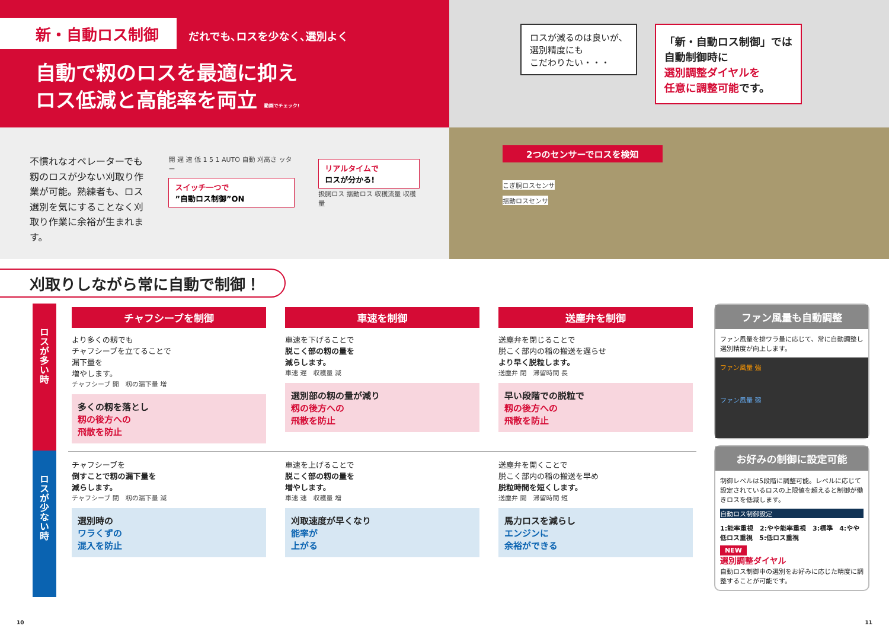新・自動ロス制御
だれでも､ロスを少なく､選別よく
自動で籾のロスを最適に抑え
ロス低減と高能率を両立 動画でチェック!
ロスが減るのは良いが、
選別精度にも
こだわりたい・・・
「新・自動ロス制御」では
自動制御時に
選別調整ダイヤルを
任意に調整可能です。
不慣れなオペレーターでも籾のロスが少ない刈取り作業が可能。熟練者も、ロス選別を気にすることなく刈取り作業に余裕が生まれます。
開 遅 速 低 1 5 1 AUTO 自動 刈高さ ッター
スイッチ一つで
”自動ロス制御”ON
リアルタイムで
ロスが分かる!
扱胴ロス 揺動ロス 収穫流量 収穫量
2つのセンサーでロスを検知
こぎ胴ロスセンサ
揺動ロスセンサ
刈取りしながら常に自動で制御！
ロスが多い時
ロスが少ない時
チャフシーブを制御
より多くの籾でも
チャフシーブを立てることで
漏下量を
増やします。
チャフシーブ 開　籾の漏下量 増
多くの籾を落とし
籾の後方への
飛散を防止
車速を制御
車速を下げることで
脱こく部の籾の量を
減らします。
車速 遅　収穫量 減
選別部の籾の量が減り
籾の後方への
飛散を防止
送塵弁を制御
送塵弁を閉じることで
脱こく部内の稲の搬送を遅らせ
より早く脱粒します。
送塵弁 閉　滞留時間 長
早い段階での脱粒で
籾の後方への
飛散を防止
チャフシーブを
倒すことで籾の漏下量を
減らします。
チャフシーブ 閉　籾の漏下量 減
選別時の
ワラくずの
混入を防止
車速を上げることで
脱こく部の籾の量を
増やします。
車速 速　収穫量 増
刈取速度が早くなり
能率が
上がる
送塵弁を開くことで
脱こく部内の稲の搬送を早め
脱粒時間を短くします。
送塵弁 開　滞留時間 短
馬力ロスを減らし
エンジンに
余裕ができる
ファン風量も自動調整
ファン風量を排ワラ量に応じて、常に自動調整し選別精度が向上します。
ファン風量 強
ファン風量 弱
お好みの制御に設定可能
制御レベルは5段階に調整可能。レベルに応じて設定されているロスの上限値を超えると制御が働きロスを低減します。
自動ロス制御設定
1:能率重視　2:やや能率重視　3:標準　4:やや低ロス重視　5:低ロス重視
NEW
選別調整ダイヤル
自動ロス制御中の選別をお好みに応じた精度に調整することが可能です。
10 11